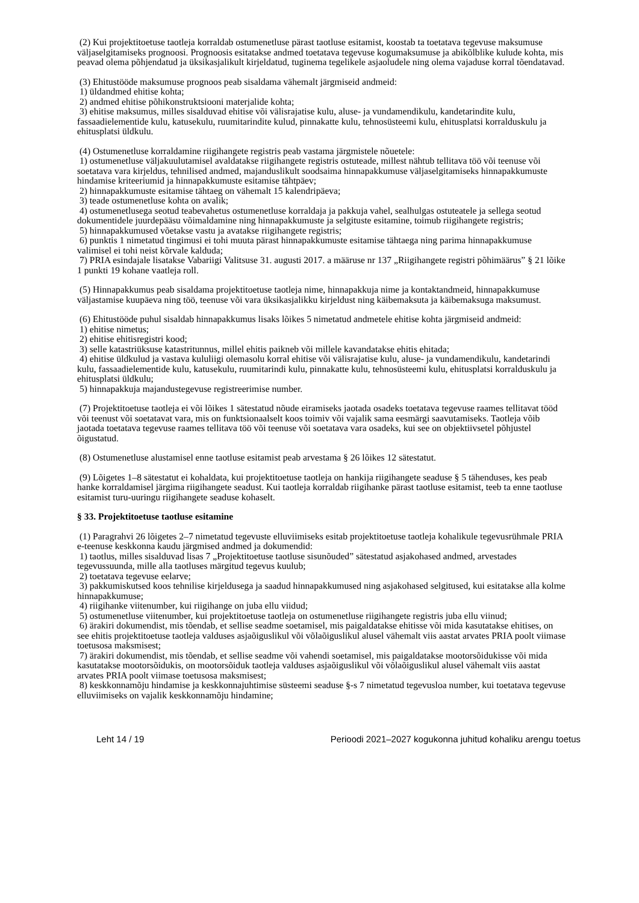(2) Kui projektitoetuse taotleja korraldab ostumenetluse pärast taotluse esitamist, koostab ta toetatava tegevuse maksumuse väljaselgitamiseks prognoosi. Prognoosis esitatakse andmed toetatava tegevuse kogumaksumuse ja abikõlblike kulude kohta, mis peavad olema põhjendatud ja üksikasjalikult kirjeldatud, tuginema tegelikele asjaoludele ning olema vajaduse korral tõendatavad.
(3) Ehitustööde maksumuse prognoos peab sisaldama vähemalt järgmiseid andmeid:
1) üldandmed ehitise kohta;
2) andmed ehitise põhikonstruktsiooni materjalide kohta;
3) ehitise maksumus, milles sisalduvad ehitise või välisrajatise kulu, aluse- ja vundamendikulu, kandetarindite kulu, fassaadielementide kulu, katusekulu, ruumitarindite kulud, pinnakatte kulu, tehnosüsteemi kulu, ehitusplatsi korralduskulu ja ehitusplatsi üldkulu.
(4) Ostumenetluse korraldamine riigihangete registris peab vastama järgmistele nõuetele:
1) ostumenetluse väljakuulutamisel avaldatakse riigihangete registris ostuteade, millest nähtub tellitava töö või teenuse või soetatava vara kirjeldus, tehnilised andmed, majanduslikult soodsaima hinnapakkumuse väljaselgitamiseks hinnapakkumuste hindamise kriteeriumid ja hinnapakkumuste esitamise tähtpäev;
2) hinnapakkumuste esitamise tähtaeg on vähemalt 15 kalendripäeva;
3) teade ostumenetluse kohta on avalik;
4) ostumenetlusega seotud teabevahetus ostumenetluse korraldaja ja pakkuja vahel, sealhulgas ostuteatele ja sellega seotud dokumentidele juurdepääsu võimaldamine ning hinnapakkumuste ja selgituste esitamine, toimub riigihangete registris;
5) hinnapakkumused võetakse vastu ja avatakse riigihangete registris;
6) punktis 1 nimetatud tingimusi ei tohi muuta pärast hinnapakkumuste esitamise tähtaega ning parima hinnapakkumuse valimisel ei tohi neist kõrvale kalduda;
7) PRIA esindajale lisatakse Vabariigi Valitsuse 31. augusti 2017. a määruse nr 137 „Riigihangete registri põhimäärus” § 21 lõike 1 punkti 19 kohane vaatleja roll.
(5) Hinnapakkumus peab sisaldama projektitoetuse taotleja nime, hinnapakkuja nime ja kontaktandmeid, hinnapakkumuse väljastamise kuupäeva ning töö, teenuse või vara üksikasjalikku kirjeldust ning käibemaksuta ja käibemaksuga maksumust.
(6) Ehitustööde puhul sisaldab hinnapakkumus lisaks lõikes 5 nimetatud andmetele ehitise kohta järgmiseid andmeid:
1) ehitise nimetus;
2) ehitise ehitisregistri kood;
3) selle katastriüksuse katastritunnus, millel ehitis paikneb või millele kavandatakse ehitis ehitada;
4) ehitise üldkulud ja vastava kululiigi olemasolu korral ehitise või välisrajatise kulu, aluse- ja vundamendikulu, kandetarindi kulu, fassaadielementide kulu, katusekulu, ruumitarindi kulu, pinnakatte kulu, tehnosüsteemi kulu, ehitusplatsi korralduskulu ja ehitusplatsi üldkulu;
5) hinnapakkuja majandustegevuse registreerimise number.
(7) Projektitoetuse taotleja ei või lõikes 1 sätestatud nõude eiramiseks jaotada osadeks toetatava tegevuse raames tellitavat tööd või teenust või soetatavat vara, mis on funktsionaalselt koos toimiv või vajalik sama eesmärgi saavutamiseks. Taotleja võib jaotada toetatava tegevuse raames tellitava töö või teenuse või soetatava vara osadeks, kui see on objektiivsetel põhjustel õigustatud.
(8) Ostumenetluse alustamisel enne taotluse esitamist peab arvestama § 26 lõikes 12 sätestatut.
(9) Lõigetes 1–8 sätestatut ei kohaldata, kui projektitoetuse taotleja on hankija riigihangete seaduse § 5 tähenduses, kes peab hanke korraldamisel järgima riigihangete seadust. Kui taotleja korraldab riigihanke pärast taotluse esitamist, teeb ta enne taotluse esitamist turu-uuringu riigihangete seaduse kohaselt.
§ 33. Projektitoetuse taotluse esitamine
(1) Paragrahvi 26 lõigetes 2–7 nimetatud tegevuste elluviimiseks esitab projektitoetuse taotleja kohalikule tegevusrühmale PRIA e-teenuse keskkonna kaudu järgmised andmed ja dokumendid:
1) taotlus, milles sisalduvad lisas 7 „Projektitoetuse taotluse sisunõuded” sätestatud asjakohased andmed, arvestades tegevussuunda, mille alla taotluses märgitud tegevus kuulub;
2) toetatava tegevuse eelarve;
3) pakkumiskutsed koos tehnilise kirjeldusega ja saadud hinnapakkumused ning asjakohased selgitused, kui esitatakse alla kolme hinnapakkumuse;
4) riigihanke viitenumber, kui riigihange on juba ellu viidud;
5) ostumenetluse viitenumber, kui projektitoetuse taotleja on ostumenetluse riigihangete registris juba ellu viinud;
6) ärakiri dokumendist, mis tõendab, et sellise seadme soetamisel, mis paigaldatakse ehitisse või mida kasutatakse ehitises, on see ehitis projektitoetuse taotleja valduses asjaõiguslikul või võlaõiguslikul alusel vähemalt viis aastat arvates PRIA poolt viimase toetusosa maksmisest;
7) ärakiri dokumendist, mis tõendab, et sellise seadme või vahendi soetamisel, mis paigaldatakse mootorsõidukisse või mida kasutatakse mootorsõidukis, on mootorsõiduk taotleja valduses asjaõiguslikul või võlaõiguslikul alusel vähemalt viis aastat arvates PRIA poolt viimase toetusosa maksmisest;
8) keskkonnamõju hindamise ja keskkonnajuhtimise süsteemi seaduse §-s 7 nimetatud tegevusloa number, kui toetatava tegevuse elluviimiseks on vajalik keskkonnamõju hindamine;
Leht 14 / 19 Perioodi 2021–2027 kogukonna juhitud kohaliku arengu toetus